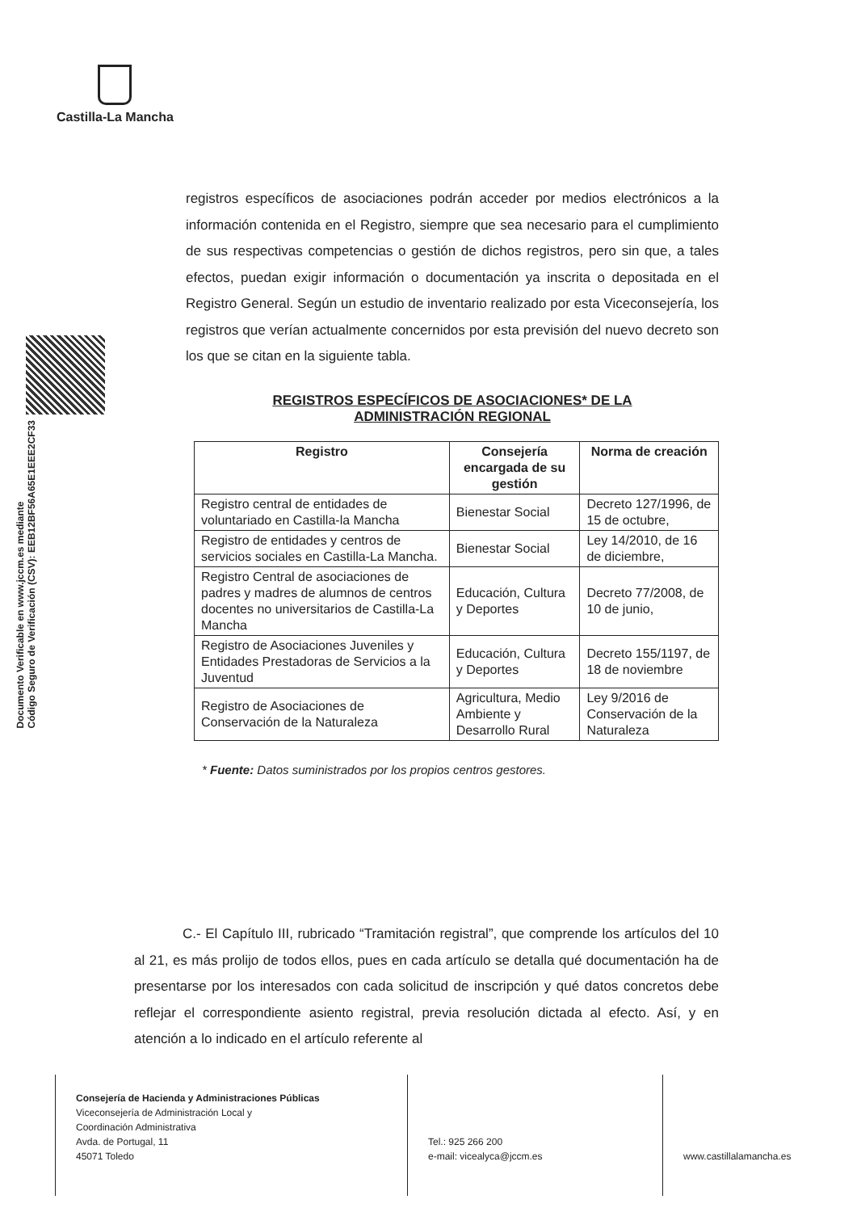Castilla-La Mancha
Documento Verificable en www.jccm.es mediante
Código Seguro de Verificación (CSV): EEB12BF56A65E1EEE2CF33
registros específicos de asociaciones podrán acceder por medios electrónicos a la información contenida en el Registro, siempre que sea necesario para el cumplimiento de sus respectivas competencias o gestión de dichos registros, pero sin que, a tales efectos, puedan exigir información o documentación ya inscrita o depositada en el Registro General. Según un estudio de inventario realizado por esta Viceconsejería, los registros que verían actualmente concernidos por esta previsión del nuevo decreto son los que se citan en la siguiente tabla.
REGISTROS ESPECÍFICOS DE ASOCIACIONES* DE LA
ADMINISTRACIÓN REGIONAL
| Registro | Consejería encargada de su gestión | Norma de creación |
| --- | --- | --- |
| Registro central de entidades de voluntariado en Castilla-la Mancha | Bienestar Social | Decreto 127/1996, de 15 de octubre, |
| Registro de entidades y centros de servicios sociales en Castilla-La Mancha. | Bienestar Social | Ley 14/2010, de 16 de diciembre, |
| Registro Central de asociaciones de padres y madres de alumnos de centros docentes no universitarios de Castilla-La Mancha | Educación, Cultura y Deportes | Decreto 77/2008, de 10 de junio, |
| Registro de Asociaciones Juveniles y Entidades Prestadoras de Servicios a la Juventud | Educación, Cultura y Deportes | Decreto 155/1197, de 18 de noviembre |
| Registro de Asociaciones de Conservación de la Naturaleza | Agricultura, Medio Ambiente y Desarrollo Rural | Ley 9/2016 de Conservación de la Naturaleza |
* Fuente: Datos suministrados por los propios centros gestores.
C.- El Capítulo III, rubricado “Tramitación registral”, que comprende los artículos del 10 al 21, es más prolijo de todos ellos, pues en cada artículo se detalla qué documentación ha de presentarse por los interesados con cada solicitud de inscripción y qué datos concretos debe reflejar el correspondiente asiento registral, previa resolución dictada al efecto. Así, y en atención a lo indicado en el artículo referente al
Consejería de Hacienda y Administraciones Públicas
Viceconsejería de Administración Local y
Coordinación Administrativa
Avda. de Portugal, 11
45071 Toledo
Tel.: 925 266 200
e-mail: vicealyca@jccm.es
www.castillalamancha.es